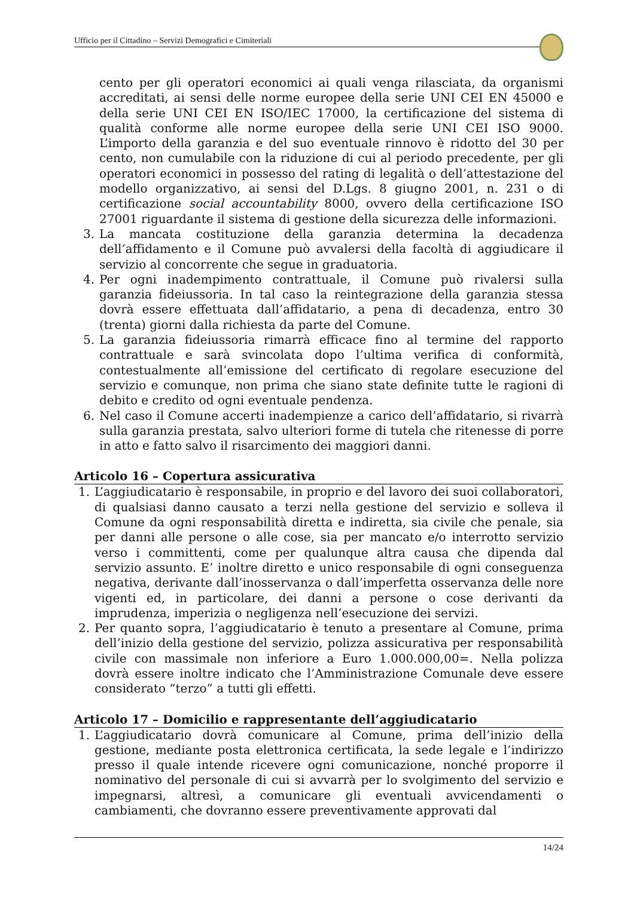Ufficio per il Cittadino – Servizi Demografici e Cimiteriali
cento per gli operatori economici ai quali venga rilasciata, da organismi accreditati, ai sensi delle norme europee della serie UNI CEI EN 45000 e della serie UNI CEI EN ISO/IEC 17000, la certificazione del sistema di qualità conforme alle norme europee della serie UNI CEI ISO 9000. L’importo della garanzia e del suo eventuale rinnovo è ridotto del 30 per cento, non cumulabile con la riduzione di cui al periodo precedente, per gli operatori economici in possesso del rating di legalità o dell’attestazione del modello organizzativo, ai sensi del D.Lgs. 8 giugno 2001, n. 231 o di certificazione social accountability 8000, ovvero della certificazione ISO 27001 riguardante il sistema di gestione della sicurezza delle informazioni.
3. La mancata costituzione della garanzia determina la decadenza dell’affidamento e il Comune può avvalersi della facoltà di aggiudicare il servizio al concorrente che segue in graduatoria.
4. Per ogni inadempimento contrattuale, il Comune può rivalersi sulla garanzia fideiussoria. In tal caso la reintegrazione della garanzia stessa dovrà essere effettuata dall’affidatario, a pena di decadenza, entro 30 (trenta) giorni dalla richiesta da parte del Comune.
5. La garanzia fideiussoria rimarrà efficace fino al termine del rapporto contrattuale e sarà svincolata dopo l’ultima verifica di conformità, contestualmente all’emissione del certificato di regolare esecuzione del servizio e comunque, non prima che siano state definite tutte le ragioni di debito e credito od ogni eventuale pendenza.
6. Nel caso il Comune accerti inadempienze a carico dell’affidatario, si rivarrà sulla garanzia prestata, salvo ulteriori forme di tutela che ritenesse di porre in atto e fatto salvo il risarcimento dei maggiori danni.
Articolo 16 – Copertura assicurativa
1. L’aggiudicatario è responsabile, in proprio e del lavoro dei suoi collaboratori, di qualsiasi danno causato a terzi nella gestione del servizio e solleva il Comune da ogni responsabilità diretta e indiretta, sia civile che penale, sia per danni alle persone o alle cose, sia per mancato e/o interrotto servizio verso i committenti, come per qualunque altra causa che dipenda dal servizio assunto. E’ inoltre diretto e unico responsabile di ogni conseguenza negativa, derivante dall’inosservanza o dall’imperfetta osservanza delle nore vigenti ed, in particolare, dei danni a persone o cose derivanti da imprudenza, imperizia o negligenza nell’esecuzione dei servizi.
2. Per quanto sopra, l’aggiudicatario è tenuto a presentare al Comune, prima dell’inizio della gestione del servizio, polizza assicurativa per responsabilità civile con massimale non inferiore a Euro 1.000.000,00=. Nella polizza dovrà essere inoltre indicato che l’Amministrazione Comunale deve essere considerato “terzo” a tutti gli effetti.
Articolo 17 – Domicilio e rappresentante dell’aggiudicatario
1. L’aggiudicatario dovrà comunicare al Comune, prima dell’inizio della gestione, mediante posta elettronica certificata, la sede legale e l’indirizzo presso il quale intende ricevere ogni comunicazione, nonché proporre il nominativo del personale di cui si avvarrà per lo svolgimento del servizio e impegnarsi, altresì, a comunicare gli eventuali avvicendamenti o cambiamenti, che dovranno essere preventivamente approvati dal
14/24